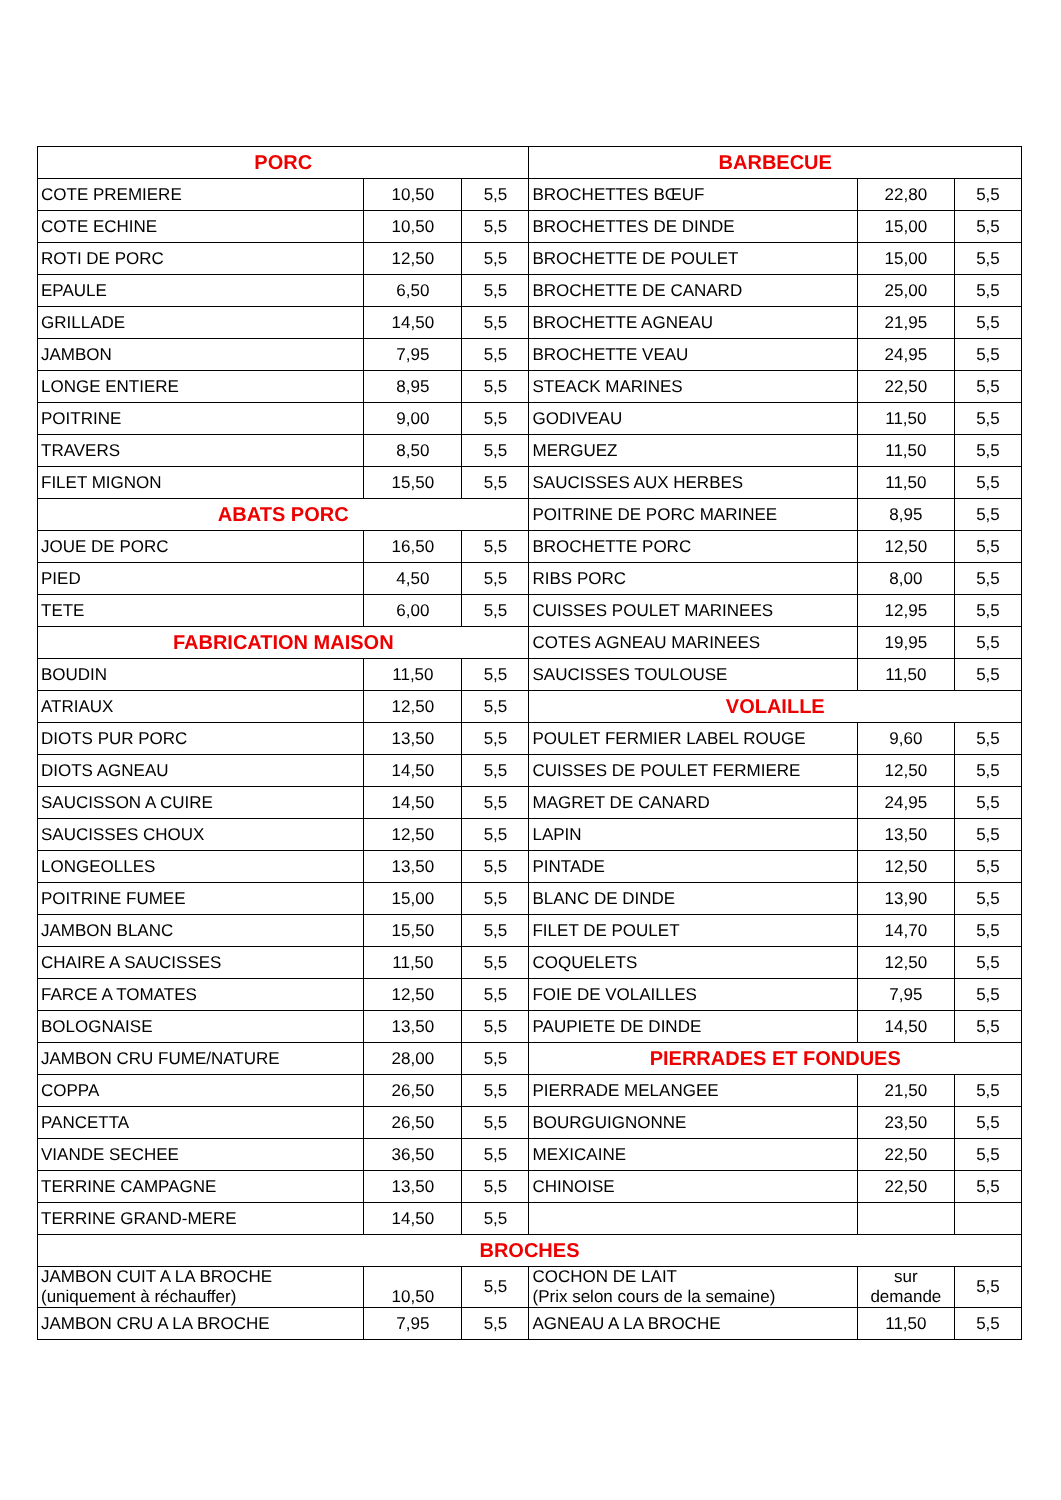| PORC | | | BARBECUE | | |
| --- | --- | --- | --- | --- | --- |
| COTE PREMIERE | 10,50 | 5,5 | BROCHETTES BŒUF | 22,80 | 5,5 |
| COTE ECHINE | 10,50 | 5,5 | BROCHETTES DE DINDE | 15,00 | 5,5 |
| ROTI DE PORC | 12,50 | 5,5 | BROCHETTE DE POULET | 15,00 | 5,5 |
| EPAULE | 6,50 | 5,5 | BROCHETTE DE CANARD | 25,00 | 5,5 |
| GRILLADE | 14,50 | 5,5 | BROCHETTE AGNEAU | 21,95 | 5,5 |
| JAMBON | 7,95 | 5,5 | BROCHETTE VEAU | 24,95 | 5,5 |
| LONGE ENTIERE | 8,95 | 5,5 | STEACK MARINES | 22,50 | 5,5 |
| POITRINE | 9,00 | 5,5 | GODIVEAU | 11,50 | 5,5 |
| TRAVERS | 8,50 | 5,5 | MERGUEZ | 11,50 | 5,5 |
| FILET MIGNON | 15,50 | 5,5 | SAUCISSES AUX HERBES | 11,50 | 5,5 |
| ABATS PORC | | | POITRINE DE PORC MARINEE | 8,95 | 5,5 |
| JOUE DE PORC | 16,50 | 5,5 | BROCHETTE PORC | 12,50 | 5,5 |
| PIED | 4,50 | 5,5 | RIBS PORC | 8,00 | 5,5 |
| TETE | 6,00 | 5,5 | CUISSES POULET MARINEES | 12,95 | 5,5 |
| FABRICATION MAISON | | | COTES AGNEAU MARINEES | 19,95 | 5,5 |
| BOUDIN | 11,50 | 5,5 | SAUCISSES TOULOUSE | 11,50 | 5,5 |
| ATRIAUX | 12,50 | 5,5 | VOLAILLE | | |
| DIOTS PUR PORC | 13,50 | 5,5 | POULET FERMIER LABEL ROUGE | 9,60 | 5,5 |
| DIOTS AGNEAU | 14,50 | 5,5 | CUISSES DE POULET FERMIERE | 12,50 | 5,5 |
| SAUCISSON A CUIRE | 14,50 | 5,5 | MAGRET DE CANARD | 24,95 | 5,5 |
| SAUCISSES CHOUX | 12,50 | 5,5 | LAPIN | 13,50 | 5,5 |
| LONGEOLLES | 13,50 | 5,5 | PINTADE | 12,50 | 5,5 |
| POITRINE FUMEE | 15,00 | 5,5 | BLANC DE DINDE | 13,90 | 5,5 |
| JAMBON BLANC | 15,50 | 5,5 | FILET DE POULET | 14,70 | 5,5 |
| CHAIRE A SAUCISSES | 11,50 | 5,5 | COQUELETS | 12,50 | 5,5 |
| FARCE A TOMATES | 12,50 | 5,5 | FOIE DE VOLAILLES | 7,95 | 5,5 |
| BOLOGNAISE | 13,50 | 5,5 | PAUPIETE DE DINDE | 14,50 | 5,5 |
| JAMBON CRU FUME/NATURE | 28,00 | 5,5 | PIERRADES ET FONDUES | | |
| COPPA | 26,50 | 5,5 | PIERRADE MELANGEE | 21,50 | 5,5 |
| PANCETTA | 26,50 | 5,5 | BOURGUIGNONNE | 23,50 | 5,5 |
| VIANDE SECHEE | 36,50 | 5,5 | MEXICAINE | 22,50 | 5,5 |
| TERRINE CAMPAGNE | 13,50 | 5,5 | CHINOISE | 22,50 | 5,5 |
| TERRINE GRAND-MERE | 14,50 | 5,5 | | | |
| BROCHES | | | | | |
| JAMBON CUIT A LA BROCHE (uniquement à réchauffer) | 10,50 | 5,5 | COCHON DE LAIT (Prix selon cours de la semaine) | sur demande | 5,5 |
| JAMBON CRU A LA BROCHE | 7,95 | 5,5 | AGNEAU A LA BROCHE | 11,50 | 5,5 |